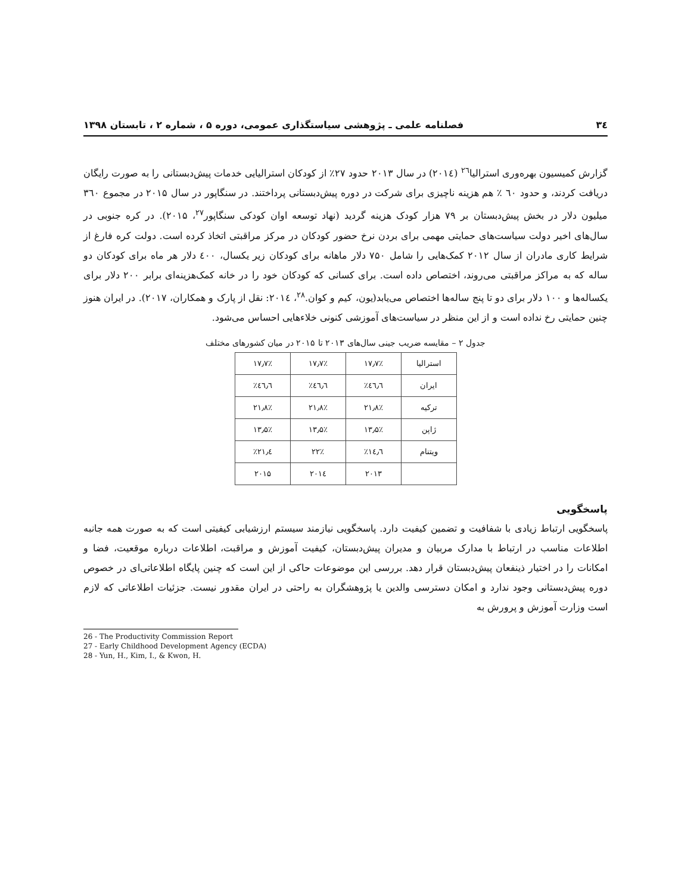۳٤ فصلنامه علمی ـ پژوهشی سیاستگذاری عمومی، دوره ۵ ، شماره ۲ ، تابستان ۱۳۹۸
گزارش کمیسیون بهره‌وری استرالیا<sup>۲٦</sup> (۲۰۱٤) در سال ۲۰۱۳ حدود ۲۷٪ از کودکان استرالیایی خدمات پیش‌دبستانی را به صورت رایگان دریافت کردند، و حدود ٦۰ ٪ هم هزینه ناچیزی برای شرکت در دوره پیش‌دبستانی پرداختند. در سنگاپور در سال ۲۰۱۵ در مجموع ۳٦۰ میلیون دلار در بخش پیش‌دبستان بر ۷۹ هزار کودک هزینه گردید (نهاد توسعه اوان کودکی سنگاپور<sup>۲۷</sup>، ۲۰۱۵). در کره جنوبی در سال‌های اخیر دولت سیاست‌های حمایتی مهمی برای بردن نرخ حضور کودکان در مرکز مراقبتی اتخاذ کرده است. دولت کره فارغ از شرایط کاری مادران از سال ۲۰۱۲ کمک‌هایی را شامل ۷۵۰ دلار ماهانه برای کودکان زیر یکسال، ٤۰۰ دلار هر ماه برای کودکان دو ساله که به مراکز مراقبتی می‌روند، اختصاص داده است. برای کسانی که کودکان خود را در خانه کمک‌هزینه‌ای برابر ۲۰۰ دلار برای یکساله‌ها و ۱۰۰ دلار برای دو تا پنج ساله‌ها اختصاص می‌یابد(یون، کیم و کوان.<sup>۲۸</sup>، ۲۰۱٤: نقل از پارک و همکاران، ۲۰۱۷). در ایران هنوز چنین حمایتی رخ نداده است و از این منظر در سیاست‌های آموزشی کنونی خلاءهایی احساس می‌شود.
جدول ۲ – مقایسه ضریب جینی سال‌های ۲۰۱۳ تا ۲۰۱۵ در میان کشورهای مختلف
| استرالیا | ۱۷٫۷٪ | ۱۷٫۷٪ | ۱۷٫۷٪ |
| ایران | ٤٦٫٦٪ | ٤٦٫٦٪ | ٤٦٫٦٪ |
| ترکیه | ۲۱٫۸٪ | ۲۱٫۸٪ | ۲۱٫۸٪ |
| ژاپن | ۱۳٫۵٪ | ۱۳٫۵٪ | ۱۳٫۵٪ |
| ویتنام | ۱٤٫٦٪ | ۲۲٪ | ۲۱٫٤٪ |
| | ۲۰۱۳ | ۲۰۱٤ | ۲۰۱۵ |
پاسخگویی
پاسخگویی ارتباط زیادی با شفافیت و تضمین کیفیت دارد. پاسخگویی نیازمند سیستم ارزشیابی کیفیتی است که به صورت همه جانبه اطلاعات مناسب در ارتباط با مدارک مربیان و مدیران پیش‌دبستان، کیفیت آموزش و مراقبت، اطلاعات درباره موقعیت، فضا و امکانات را در اختیار ذینفعان پیش‌دبستان قرار دهد. بررسی این موضوعات حاکی از این است که چنین پایگاه اطلاعاتی‌ای در خصوص دوره پیش‌دبستانی وجود ندارد و امکان دسترسی والدین یا پژوهشگران به راحتی در ایران مقدور نیست. جزئیات اطلاعاتی که لازم است وزارت آموزش و پرورش به
26 - The Productivity Commission Report
27 - Early Childhood Development Agency (ECDA)
28 - Yun, H., Kim, I., & Kwon, H.